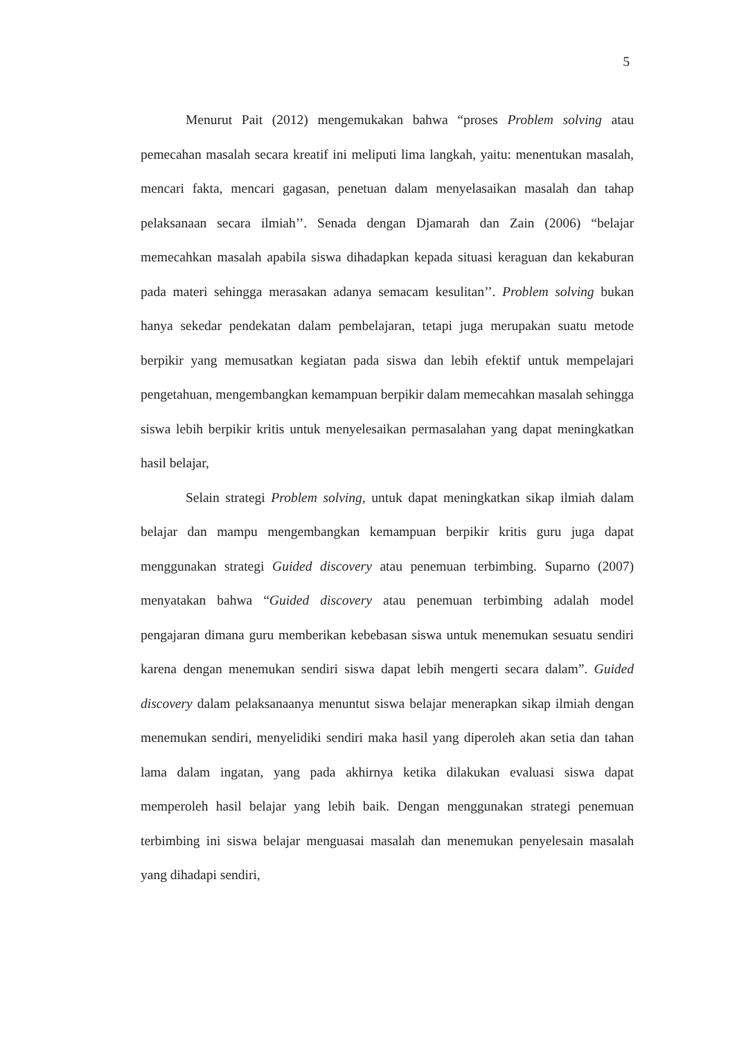5
Menurut Pait (2012) mengemukakan bahwa “proses Problem solving atau pemecahan masalah secara kreatif ini meliputi lima langkah, yaitu: menentukan masalah, mencari fakta, mencari gagasan, penetuan dalam menyelasaikan masalah dan tahap pelaksanaan secara ilmiah’’. Senada dengan Djamarah dan Zain (2006) “belajar memecahkan masalah apabila siswa dihadapkan kepada situasi keraguan dan kekaburan pada materi sehingga merasakan adanya semacam kesulitan’’. Problem solving bukan hanya sekedar pendekatan dalam pembelajaran, tetapi juga merupakan suatu metode berpikir yang memusatkan kegiatan pada siswa dan lebih efektif untuk mempelajari pengetahuan, mengembangkan kemampuan berpikir dalam memecahkan masalah sehingga siswa lebih berpikir kritis untuk menyelesaikan permasalahan yang dapat meningkatkan hasil belajar,
Selain strategi Problem solving, untuk dapat meningkatkan sikap ilmiah dalam belajar dan mampu mengembangkan kemampuan berpikir kritis guru juga dapat menggunakan strategi Guided discovery atau penemuan terbimbing. Suparno (2007) menyatakan bahwa “Guided discovery atau penemuan terbimbing adalah model pengajaran dimana guru memberikan kebebasan siswa untuk menemukan sesuatu sendiri karena dengan menemukan sendiri siswa dapat lebih mengerti secara dalam”. Guided discovery dalam pelaksanaanya menuntut siswa belajar menerapkan sikap ilmiah dengan menemukan sendiri, menyelidiki sendiri maka hasil yang diperoleh akan setia dan tahan lama dalam ingatan, yang pada akhirnya ketika dilakukan evaluasi siswa dapat memperoleh hasil belajar yang lebih baik. Dengan menggunakan strategi penemuan terbimbing ini siswa belajar menguasai masalah dan menemukan penyelesain masalah yang dihadapi sendiri,